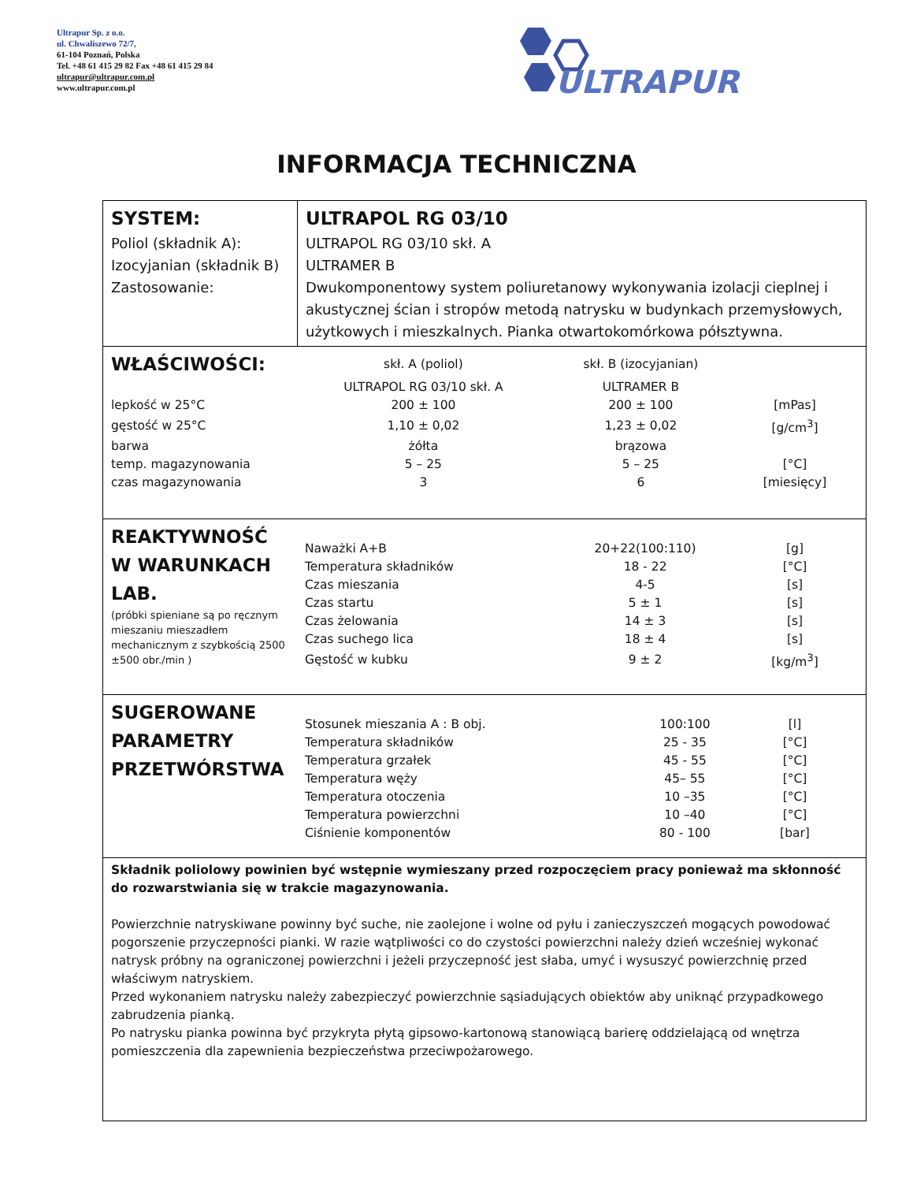Ultrapur Sp. z o.o.
ul. Chwaliszewo 72/7,
61-104 Poznań, Polska
Tel. +48 61 415 29 82 Fax +48 61 415 29 84
ultrapur@ultrapur.com.pl
www.ultrapur.com.pl
ULTRAPUR
INFORMACJA TECHNICZNA
SYSTEM:
Poliol (składnik A):
Izocyjanian (składnik B)
Zastosowanie:
ULTRAPOL RG 03/10
ULTRAPOL RG 03/10 skł. A
ULTRAMER B
Dwukomponentowy system poliuretanowy wykonywania izolacji cieplnej i akustycznej ścian i stropów metodą natrysku w budynkach przemysłowych, użytkowych i mieszkalnych. Pianka otwartokomórkowa półsztywna.
| WŁAŚCIWOŚCI: | skł. A (poliol) | skł. B (izocyjanian) | |
| | ULTRAPOL RG 03/10 skł. A | ULTRAMER B | |
| lepkość w 25°C | 200 ± 100 | 200 ± 100 | [mPas] |
| gęstość w 25°C | 1,10 ± 0,02 | 1,23 ± 0,02 | [g/cm<sup>3</sup>] |
| barwa | żółta | brązowa | |
| temp. magazynowania | 5 – 25 | 5 – 25 | [°C] |
| czas magazynowania | 3 | 6 | [miesięcy] |
REAKTYWNOŚĆ
W WARUNKACH
LAB.
(próbki spieniane są po ręcznym mieszaniu mieszadłem mechanicznym z szybkością 2500 ±500 obr./min )
| Naważki A+B | 20+22(100:110) | [g] |
| Temperatura składników | 18 - 22 | [°C] |
| Czas mieszania | 4-5 | [s] |
| Czas startu | 5 ± 1 | [s] |
| Czas żelowania | 14 ± 3 | [s] |
| Czas suchego lica | 18 ± 4 | [s] |
| Gęstość w kubku | 9 ± 2 | [kg/m<sup>3</sup>] |
SUGEROWANE
PARAMETRY
PRZETWÓRSTWA
| Stosunek mieszania A : B obj. | 100:100 | [l] |
| Temperatura składników | 25 - 35 | [°C] |
| Temperatura grzałek | 45 - 55 | [°C] |
| Temperatura węży | 45– 55 | [°C] |
| Temperatura otoczenia | 10 –35 | [°C] |
| Temperatura powierzchni | 10 –40 | [°C] |
| Ciśnienie komponentów | 80 - 100 | [bar] |
Składnik poliolowy powinien być wstępnie wymieszany przed rozpoczęciem pracy ponieważ ma skłonność do rozwarstwiania się w trakcie magazynowania.
Powierzchnie natryskiwane powinny być suche, nie zaolejone i wolne od pyłu i zanieczyszczeń mogących powodować pogorszenie przyczepności pianki. W razie wątpliwości co do czystości powierzchni należy dzień wcześniej wykonać natrysk próbny na ograniczonej powierzchni i jeżeli przyczepność jest słaba, umyć i wysuszyć powierzchnię przed właściwym natryskiem.
Przed wykonaniem natrysku należy zabezpieczyć powierzchnie sąsiadujących obiektów aby uniknąć przypadkowego zabrudzenia pianką.
Po natrysku pianka powinna być przykryta płytą gipsowo-kartonową stanowiącą barierę oddzielającą od wnętrza pomieszczenia dla zapewnienia bezpieczeństwa przeciwpożarowego.